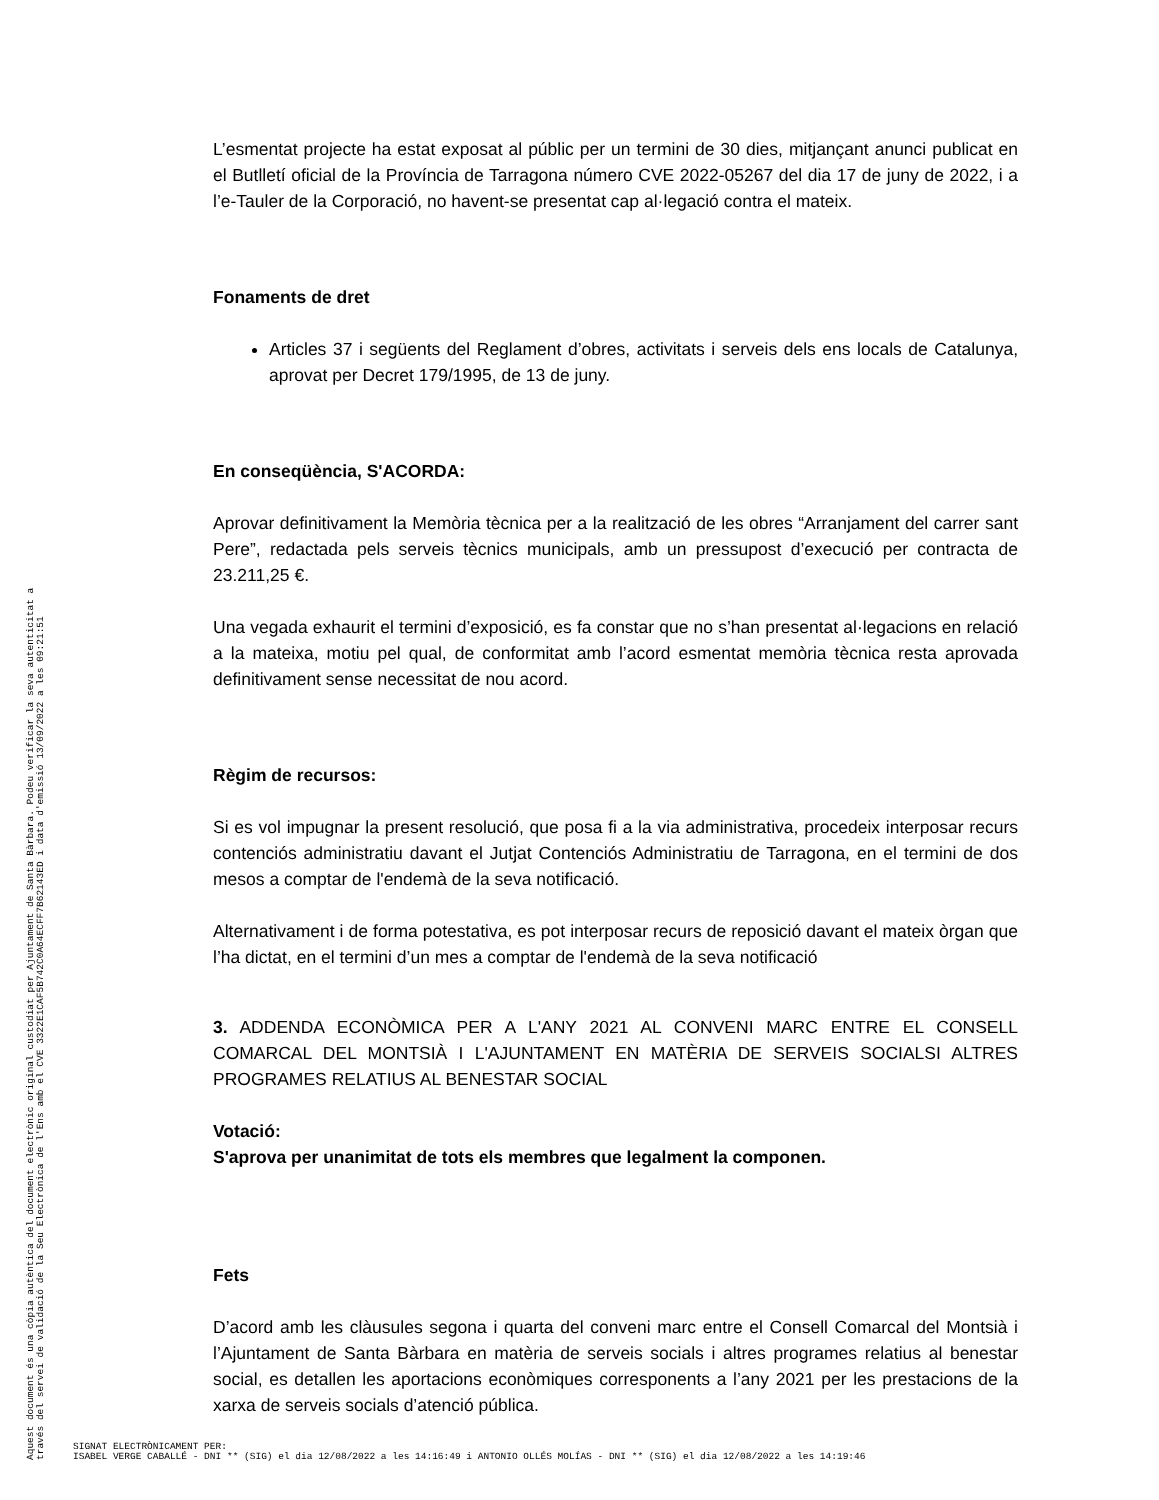L’esmentat projecte ha estat exposat al públic per un termini de 30 dies, mitjançant anunci publicat en el Butlletí oficial de la Província de Tarragona número CVE 2022-05267 del dia 17 de juny de 2022, i a l’e-Tauler de la Corporació, no havent-se presentat cap al·legació contra el mateix.
Fonaments de dret
Articles 37 i següents del Reglament d’obres, activitats i serveis dels ens locals de Catalunya, aprovat per Decret 179/1995, de 13 de juny.
En conseqüència, S'ACORDA:
Aprovar definitivament la Memòria tècnica per a la realització de les obres “Arranjament del carrer sant Pere”, redactada pels serveis tècnics municipals, amb un pressupost d’execució per contracta de 23.211,25 €.
Una vegada exhaurit el termini d’exposició, es fa constar que no s’han presentat al·legacions en relació a la mateixa, motiu pel qual, de conformitat amb l’acord esmentat memòria tècnica resta aprovada definitivament sense necessitat de nou acord.
Règim de recursos:
Si es vol impugnar la present resolució, que posa fi a la via administrativa, procedeix interposar recurs contenciós administratiu davant el Jutjat Contenciós Administratiu de Tarragona, en el termini de dos mesos a comptar de l'endemà de la seva notificació.
Alternativament i de forma potestativa, es pot interposar recurs de reposició davant el mateix òrgan que l’ha dictat, en el termini d’un mes a comptar de l'endemà de la seva notificació
3. ADDENDA ECONÒMICA PER A L'ANY 2021 AL CONVENI MARC ENTRE EL CONSELL COMARCAL DEL MONTSIÀ I L'AJUNTAMENT EN MATÈRIA DE SERVEIS SOCIALSI ALTRES PROGRAMES RELATIUS AL BENESTAR SOCIAL
Votació:
S'aprova per unanimitat de tots els membres que legalment la componen.
Fets
D’acord amb les clàusules segona i quarta del conveni marc entre el Consell Comarcal del Montsià i l’Ajuntament de Santa Bàrbara en matèria de serveis socials i altres programes relatius al benestar social, es detallen les aportacions econòmiques corresponents a l’any 2021 per les prestacions de la xarxa de serveis socials d’atenció pública.
Aquest document és una còpia autèntica del document electrònic original custodiat per Ajuntament de Santa Bàrbara. Podeu verificar la seva autenticitat a
través del servei de validació de la Seu Electrònica de l'Ens amb el CVE 3322E1CAF5B742C0A64ECFF7B62143ED i data d'emissió 13/09/2022 a les 09:21:51
SIGNAT ELECTRÒNICAMENT PER:
ISABEL VERGE CABALLÉ - DNI ** (SIG) el dia 12/08/2022 a les 14:16:49 i ANTONIO OLLÉS MOLÍAS - DNI ** (SIG) el dia 12/08/2022 a les 14:19:46